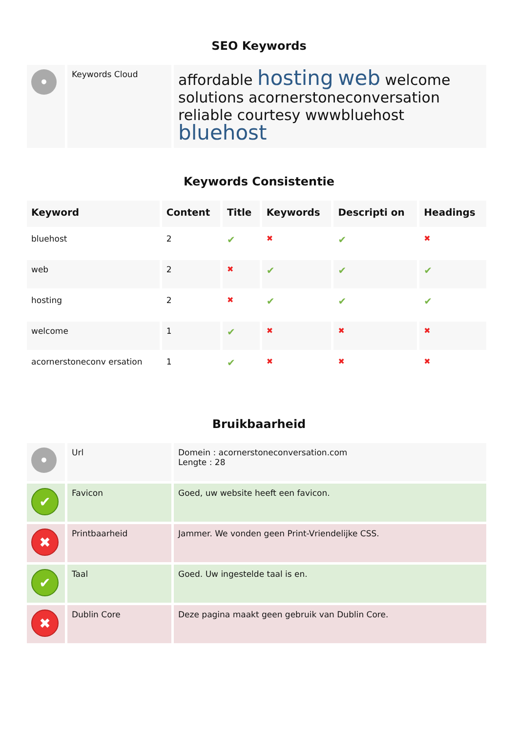SEO Keywords
| • | Keywords Cloud | affordable hosting web welcome solutions acornerstoneconversation reliable courtesy wwwbluehost bluehost |
Keywords Consistentie
| Keyword | Content | Title | Keywords | Descripti on | Headings |
| --- | --- | --- | --- | --- | --- |
| bluehost | 2 | ✔ | ✖ | ✔ | ✖ |
| web | 2 | ✖ | ✔ | ✔ | ✔ |
| hosting | 2 | ✖ | ✔ | ✔ | ✔ |
| welcome | 1 | ✔ | ✖ | ✖ | ✖ |
| acornerstoneconv ersation | 1 | ✔ | ✖ | ✖ | ✖ |
Bruikbaarheid
| • | Url | Domein : acornerstoneconversation.com Lengte : 28 |
| ✔ | Favicon | Goed, uw website heeft een favicon. |
| ✖ | Printbaarheid | Jammer. We vonden geen Print-Vriendelijke CSS. |
| ✔ | Taal | Goed. Uw ingestelde taal is en. |
| ✖ | Dublin Core | Deze pagina maakt geen gebruik van Dublin Core. |